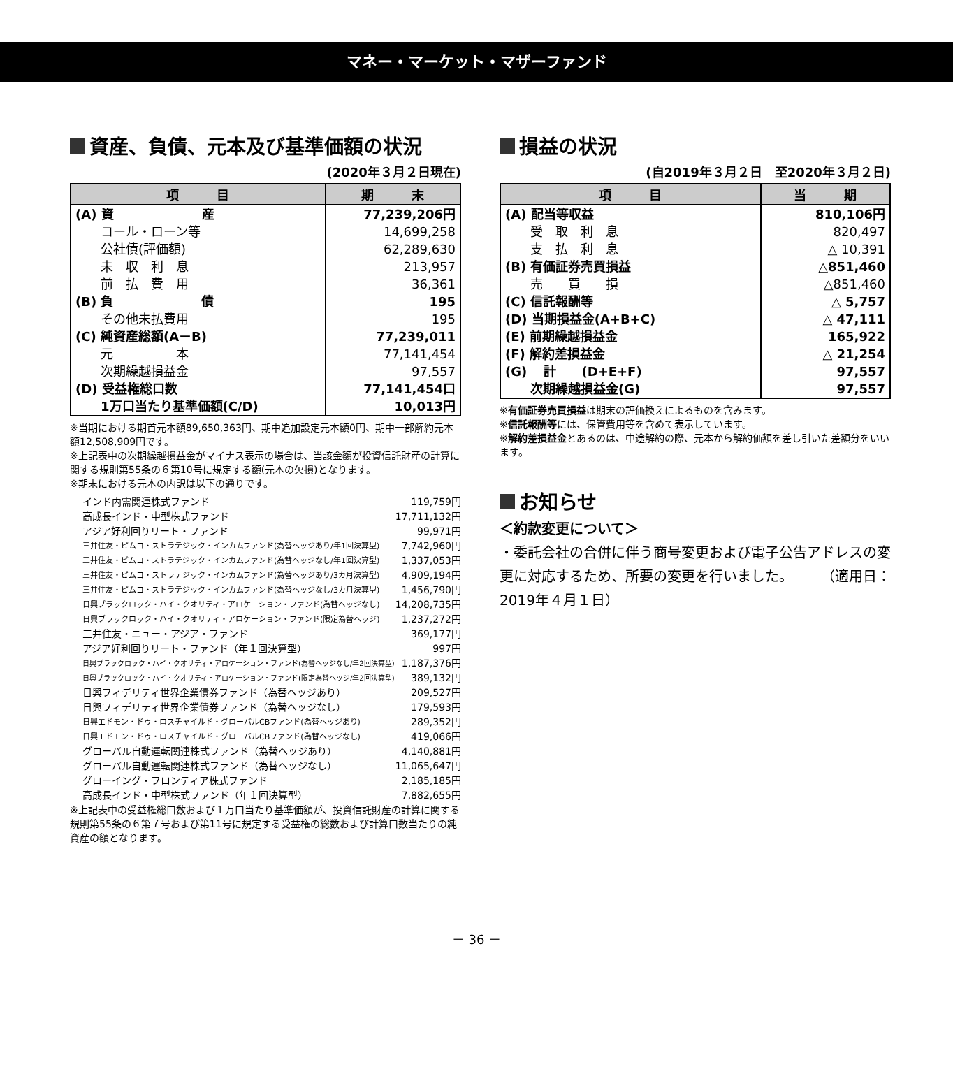マネー・マーケット・マザーファンド
資産、負債、元本及び基準価額の状況
(2020年３月２日現在)
| 項 目 | 期 末 |
| --- | --- |
| (A) 資 産 | 77,239,206円 |
| コール・ローン等 | 14,699,258 |
| 公社債(評価額) | 62,289,630 |
| 未 収 利 息 | 213,957 |
| 前 払 費 用 | 36,361 |
| (B) 負 債 | 195 |
| その他未払費用 | 195 |
| (C) 純資産総額(A－B) | 77,239,011 |
| 元 本 | 77,141,454 |
| 次期繰越損益金 | 97,557 |
| (D) 受益権総口数 | 77,141,454口 |
| 1万口当たり基準価額(C/D) | 10,013円 |
※当期における期首元本額89,650,363円、期中追加設定元本額0円、期中一部解約元本額12,508,909円です。
※上記表中の次期繰越損益金がマイナス表示の場合は、当該金額が投資信託財産の計算に関する規則第55条の６第10号に規定する額(元本の欠損)となります。
※期末における元本の内訳は以下の通りです。
インド内需関連株式ファンド 119,759円
高成長インド・中型株式ファンド 17,711,132円
アジア好利回りリート・ファンド 99,971円
三井住友・ピムコ・ストラテジック・インカムファンド(為替ヘッジあり/年1回決算型) 7,742,960円
三井住友・ピムコ・ストラテジック・インカムファンド(為替ヘッジなし/年1回決算型) 1,337,053円
三井住友・ピムコ・ストラテジック・インカムファンド(為替ヘッジあり/3カ月決算型) 4,909,194円
三井住友・ピムコ・ストラテジック・インカムファンド(為替ヘッジなし/3カ月決算型) 1,456,790円
日興ブラックロック・ハイ・クオリティ・アロケーション・ファンド(為替ヘッジなし) 14,208,735円
日興ブラックロック・ハイ・クオリティ・アロケーション・ファンド(限定為替ヘッジ) 1,237,272円
三井住友・ニュー・アジア・ファンド 369,177円
アジア好利回りリート・ファンド（年１回決算型） 997円
日興ブラックロック・ハイ・クオリティ・アロケーション・ファンド(為替ヘッジなし/年2回決算型) 1,187,376円
日興ブラックロック・ハイ・クオリティ・アロケーション・ファンド(限定為替ヘッジ/年2回決算型) 389,132円
日興フィデリティ世界企業債券ファンド（為替ヘッジあり） 209,527円
日興フィデリティ世界企業債券ファンド（為替ヘッジなし） 179,593円
日興エドモン・ドゥ・ロスチャイルド・グローバルCBファンド(為替ヘッジあり) 289,352円
日興エドモン・ドゥ・ロスチャイルド・グローバルCBファンド(為替ヘッジなし) 419,066円
グローバル自動運転関連株式ファンド（為替ヘッジあり） 4,140,881円
グローバル自動運転関連株式ファンド（為替ヘッジなし） 11,065,647円
グローイング・フロンティア株式ファンド 2,185,185円
高成長インド・中型株式ファンド（年１回決算型） 7,882,655円
※上記表中の受益権総口数および１万口当たり基準価額が、投資信託財産の計算に関する規則第55条の６第７号および第11号に規定する受益権の総数および計算口数当たりの純資産の額となります。
損益の状況
(自2019年３月２日　至2020年３月２日)
| 項 目 | 当 期 |
| --- | --- |
| (A) 配当等収益 | 810,106円 |
| 受 取 利 息 | 820,497 |
| 支 払 利 息 | △ 10,391 |
| (B) 有価証券売買損益 | △851,460 |
| 売 買 損 | △851,460 |
| (C) 信託報酬等 | △ 5,757 |
| (D) 当期損益金(A+B+C) | △ 47,111 |
| (E) 前期繰越損益金 | 165,922 |
| (F) 解約差損益金 | △ 21,254 |
| (G) 計 (D+E+F) | 97,557 |
| 次期繰越損益金(G) | 97,557 |
※有価証券売買損益は期末の評価換えによるものを含みます。
※信託報酬等には、保管費用等を含めて表示しています。
※解約差損益金とあるのは、中途解約の際、元本から解約価額を差し引いた差額分をいいます。
お知らせ
＜約款変更について＞
・委託会社の合併に伴う商号変更および電子公告アドレスの変更に対応するため、所要の変更を行いました。　　　（適用日：2019年４月１日）
－ 36 －